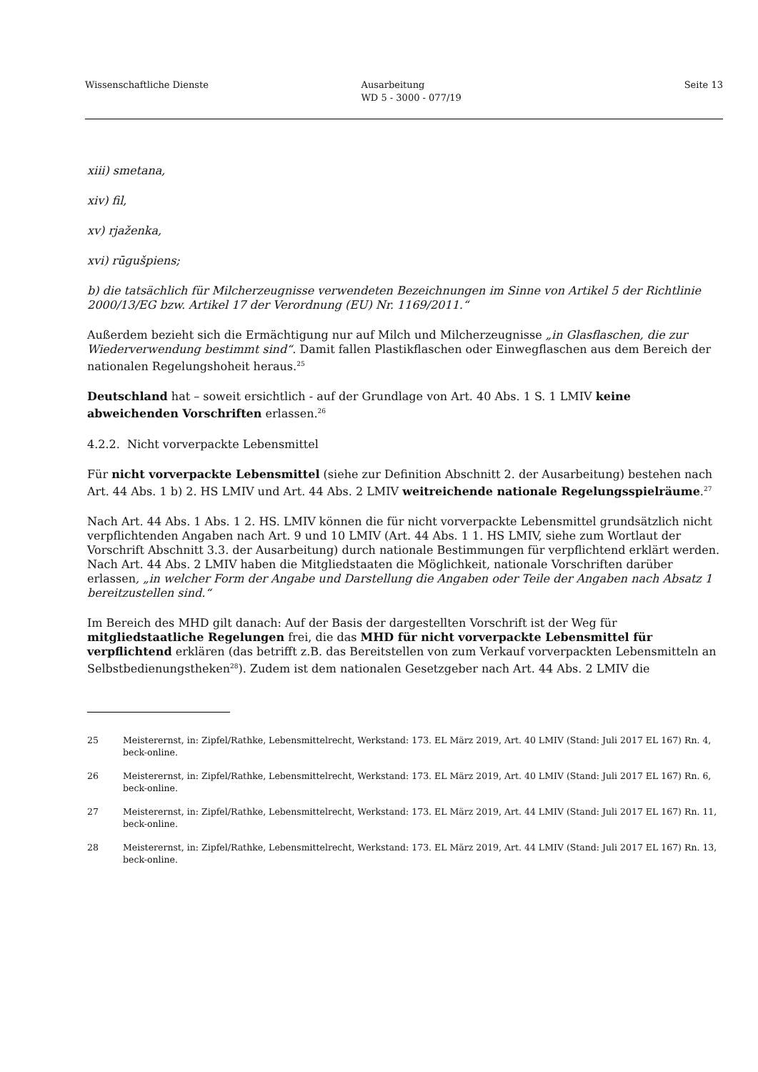Wissenschaftliche Dienste Ausarbeitung
WD 5 - 3000 - 077/19
Seite 13
xiii) smetana,
xiv) fil,
xv) rjaženka,
xvi) rūgušpiens;
b) die tatsächlich für Milcherzeugnisse verwendeten Bezeichnungen im Sinne von Artikel 5 der Richtlinie 2000/13/EG bzw. Artikel 17 der Verordnung (EU) Nr. 1169/2011.“
Außerdem bezieht sich die Ermächtigung nur auf Milch und Milcherzeugnisse „in Glasflaschen, die zur Wiederverwendung bestimmt sind“. Damit fallen Plastikflaschen oder Einwegflaschen aus dem Bereich der nationalen Regelungshoheit heraus.<sup>25</sup>
Deutschland hat – soweit ersichtlich - auf der Grundlage von Art. 40 Abs. 1 S. 1 LMIV keine abweichenden Vorschriften erlassen.<sup>26</sup>
4.2.2. Nicht vorverpackte Lebensmittel
Für nicht vorverpackte Lebensmittel (siehe zur Definition Abschnitt 2. der Ausarbeitung) bestehen nach Art. 44 Abs. 1 b) 2. HS LMIV und Art. 44 Abs. 2 LMIV weitreichende nationale Regelungsspielräume.<sup>27</sup>
Nach Art. 44 Abs. 1 Abs. 1 2. HS. LMIV können die für nicht vorverpackte Lebensmittel grundsätzlich nicht verpflichtenden Angaben nach Art. 9 und 10 LMIV (Art. 44 Abs. 1 1. HS LMIV, siehe zum Wortlaut der Vorschrift Abschnitt 3.3. der Ausarbeitung) durch nationale Bestimmungen für verpflichtend erklärt werden. Nach Art. 44 Abs. 2 LMIV haben die Mitgliedstaaten die Möglichkeit, nationale Vorschriften darüber erlassen, „in welcher Form der Angabe und Darstellung die Angaben oder Teile der Angaben nach Absatz 1 bereitzustellen sind.“
Im Bereich des MHD gilt danach: Auf der Basis der dargestellten Vorschrift ist der Weg für mitgliedstaatliche Regelungen frei, die das MHD für nicht vorverpackte Lebensmittel für verpflichtend erklären (das betrifft z.B. das Bereitstellen von zum Verkauf vorverpackten Lebensmitteln an Selbstbedienungstheken<sup>28</sup>). Zudem ist dem nationalen Gesetzgeber nach Art. 44 Abs. 2 LMIV die
25 Meisterernst, in: Zipfel/Rathke, Lebensmittelrecht, Werkstand: 173. EL März 2019, Art. 40 LMIV (Stand: Juli 2017 EL 167) Rn. 4, beck-online.
26 Meisterernst, in: Zipfel/Rathke, Lebensmittelrecht, Werkstand: 173. EL März 2019, Art. 40 LMIV (Stand: Juli 2017 EL 167) Rn. 6, beck-online.
27 Meisterernst, in: Zipfel/Rathke, Lebensmittelrecht, Werkstand: 173. EL März 2019, Art. 44 LMIV (Stand: Juli 2017 EL 167) Rn. 11, beck-online.
28 Meisterernst, in: Zipfel/Rathke, Lebensmittelrecht, Werkstand: 173. EL März 2019, Art. 44 LMIV (Stand: Juli 2017 EL 167) Rn. 13, beck-online.